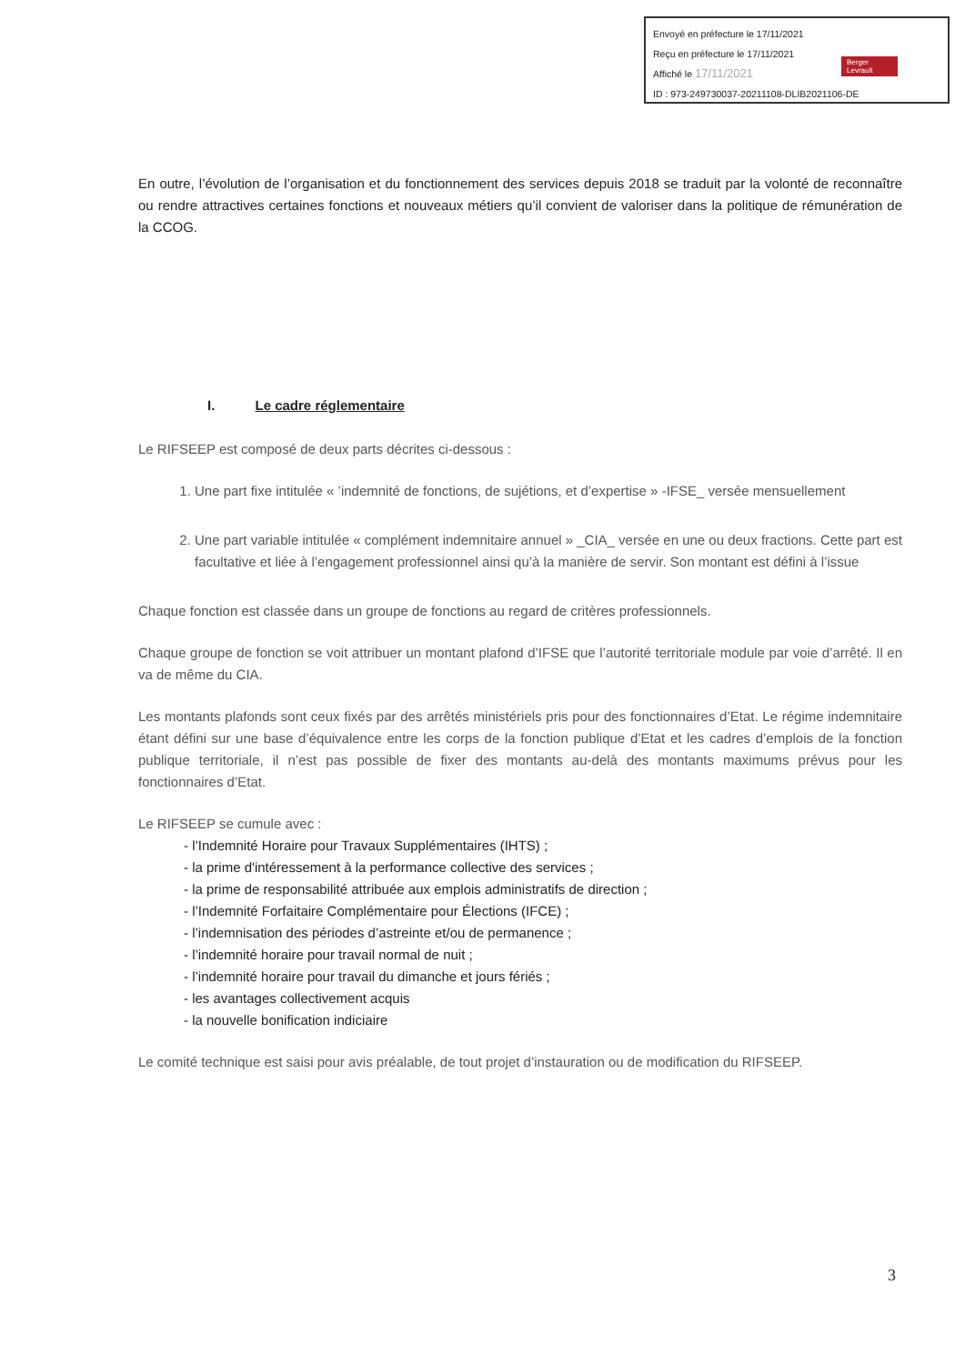Envoyé en préfecture le 17/11/2021
Reçu en préfecture le 17/11/2021
Affiché le 17/11/2021
ID : 973-249730037-20211108-DLIB2021106-DE
Berger Levrault
En outre, l’évolution de l’organisation et du fonctionnement des services depuis 2018 se traduit par la volonté de reconnaître ou rendre attractives certaines fonctions et nouveaux métiers qu’il convient de valoriser dans la politique de rémunération de la CCOG.
I. Le cadre réglementaire
Le RIFSEEP est composé de deux parts décrites ci-dessous :
1. Une part fixe intitulée « ’indemnité de fonctions, de sujétions, et d’expertise » -IFSE_ versée mensuellement
2. Une part variable intitulée « complément indemnitaire annuel » _CIA_ versée en une ou deux fractions. Cette part est facultative et liée à l’engagement professionnel ainsi qu’à la manière de servir. Son montant est défini à l’issue
Chaque fonction est classée dans un groupe de fonctions au regard de critères professionnels.
Chaque groupe de fonction se voit attribuer un montant plafond d’IFSE que l’autorité territoriale module par voie d’arrêté. Il en va de même du CIA.
Les montants plafonds sont ceux fixés par des arrêtés ministériels pris pour des fonctionnaires d’Etat. Le régime indemnitaire étant défini sur une base d’équivalence entre les corps de la fonction publique d’Etat et les cadres d’emplois de la fonction publique territoriale, il n’est pas possible de fixer des montants au-delà des montants maximums prévus pour les fonctionnaires d’Etat.
Le RIFSEEP se cumule avec :
- l’Indemnité Horaire pour Travaux Supplémentaires (IHTS) ;
- la prime d'intéressement à la performance collective des services ;
- la prime de responsabilité attribuée aux emplois administratifs de direction ;
- l’Indemnité Forfaitaire Complémentaire pour Élections (IFCE) ;
- l’indemnisation des périodes d’astreinte et/ou de permanence ;
- l’indemnité horaire pour travail normal de nuit ;
- l’indemnité horaire pour travail du dimanche et jours fériés ;
- les avantages collectivement acquis
- la nouvelle bonification indiciaire
Le comité technique est saisi pour avis préalable, de tout projet d’instauration ou de modification du RIFSEEP.
3